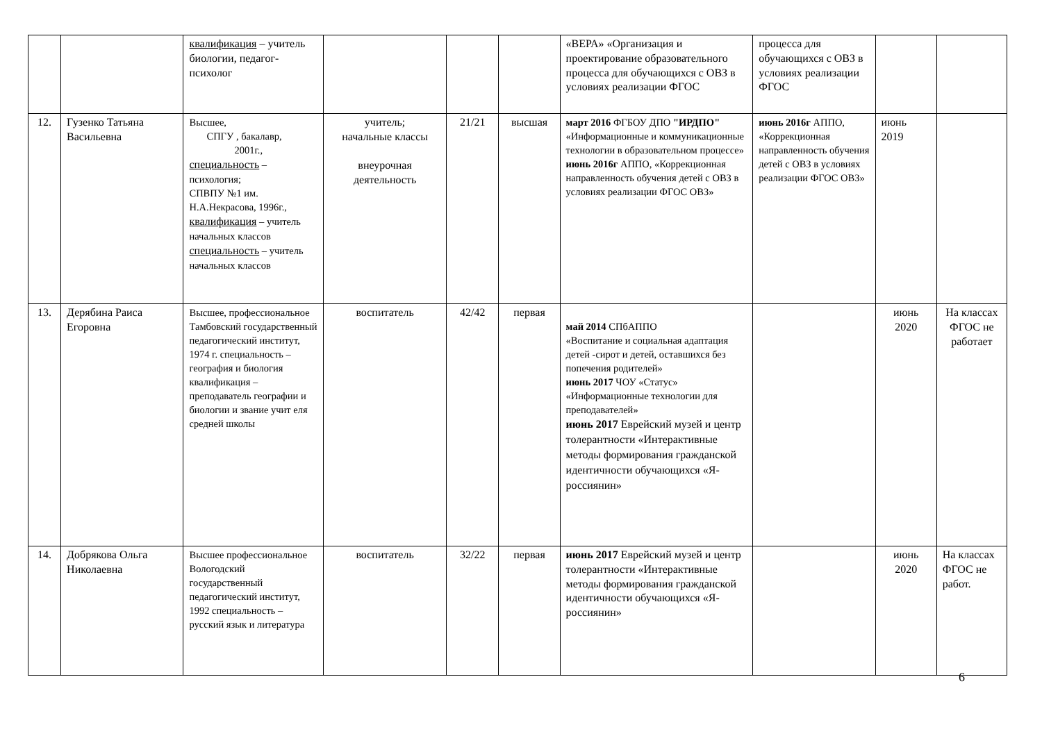| | | квалификация – учитель биологии, педагог-психолог | | | | «ВЕРА» «Организация и проектирование образовательного процесса для обучающихся с ОВЗ в условиях реализации ФГОС | процесса для обучающихся с ОВЗ в условиях реализации ФГОС | | |
| 12. | Гузенко Татьяна Васильевна | Высшее, СПГУ , бакалавр, 2001г., специальность – психология; СПВПУ №1 им. Н.А.Некрасова, 1996г., квалификация – учитель начальных классов специальность – учитель начальных классов | учитель; начальные классы внеурочная деятельность | 21/21 | высшая | март 2016 ФГБОУ ДПО "ИРДПО" «Информационные и коммуникационные технологии в образовательном процессе» июнь 2016г АППО, «Коррекционная направленность обучения детей с ОВЗ в условиях реализации ФГОС ОВЗ» | июнь 2016г АППО, «Коррекционная направленность обучения детей с ОВЗ в условиях реализации ФГОС ОВЗ» | июнь 2019 | |
| 13. | Дерябина Раиса Егоровна | Высшее, профессиональное Тамбовский государственный педагогический институт, 1974 г. специальность – география и биология квалификация – преподаватель географии и биологии и звание учит еля средней школы | воспитатель | 42/42 | первая | май 2014 СПбАППО «Воспитание и социальная адаптация детей -сирот и детей, оставшихся без попечения родителей» июнь 2017 ЧОУ «Статус» «Информационные технологии для преподавателей» июнь 2017 Еврейский музей и центр толерантности «Интерактивные методы формирования гражданской идентичности обучающихся «Я-россиянин» | | июнь 2020 | На классах ФГОС не работает |
| 14. | Добрякова Ольга Николаевна | Высшее профессиональное Вологодский государственный педагогический институт, 1992 специальность – русский язык и литература | воспитатель | 32/22 | первая | июнь 2017 Еврейский музей и центр толерантности «Интерактивные методы формирования гражданской идентичности обучающихся «Я-россиянин» | | июнь 2020 | На классах ФГОС не работ. |
6